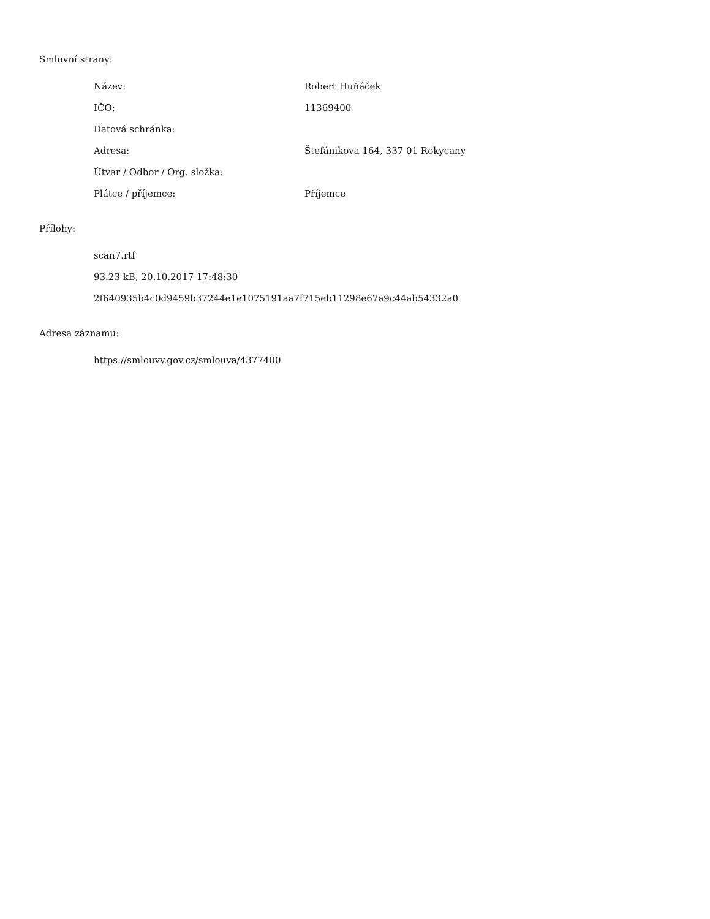Smluvní strany:
| Název: | Robert Huňáček |
| IČO: | 11369400 |
| Datová schránka: | |
| Adresa: | Štefánikova 164, 337 01 Rokycany |
| Útvar / Odbor / Org. složka: | |
| Plátce / příjemce: | Příjemce |
Přílohy:
scan7.rtf
93.23 kB, 20.10.2017 17:48:30
2f640935b4c0d9459b37244e1e1075191aa7f715eb11298e67a9c44ab54332a0
Adresa záznamu:
https://smlouvy.gov.cz/smlouva/4377400